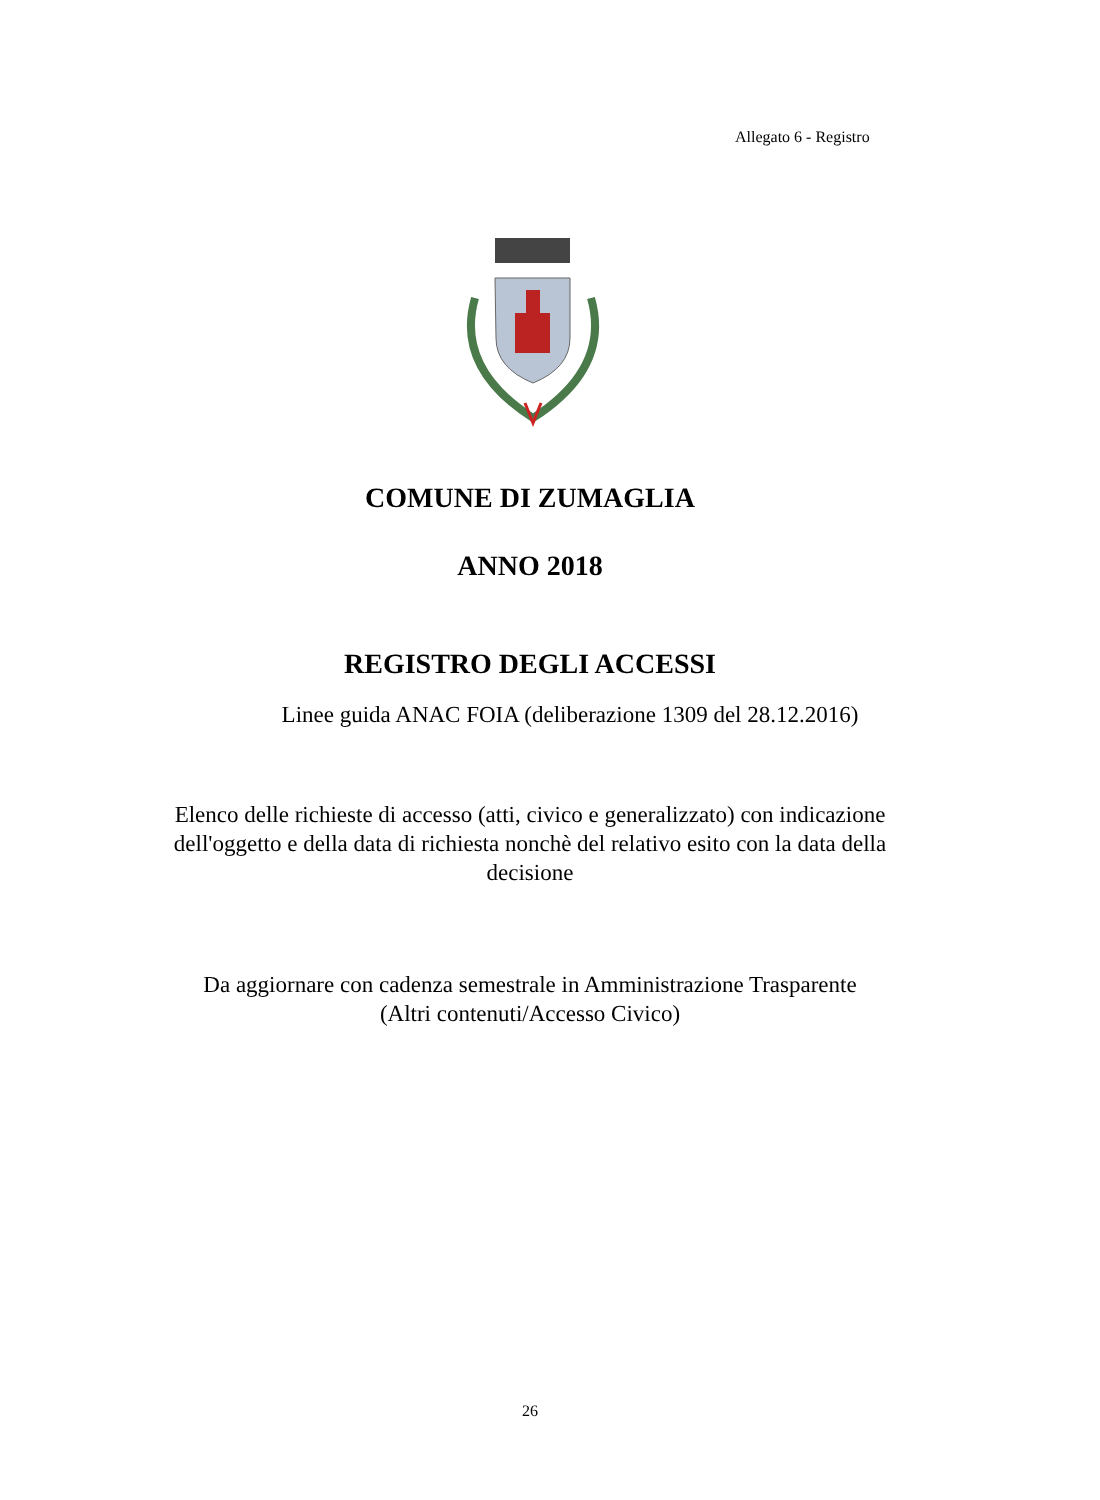Allegato 6 - Registro
COMUNE DI ZUMAGLIA
ANNO 2018
REGISTRO DEGLI ACCESSI
Linee guida ANAC FOIA (deliberazione 1309 del 28.12.2016)
Elenco delle richieste di accesso (atti, civico e generalizzato) con indicazione
dell'oggetto e della data di richiesta nonchè del relativo esito con la data della
decisione
Da aggiornare con cadenza semestrale in Amministrazione Trasparente
(Altri contenuti/Accesso Civico)
26